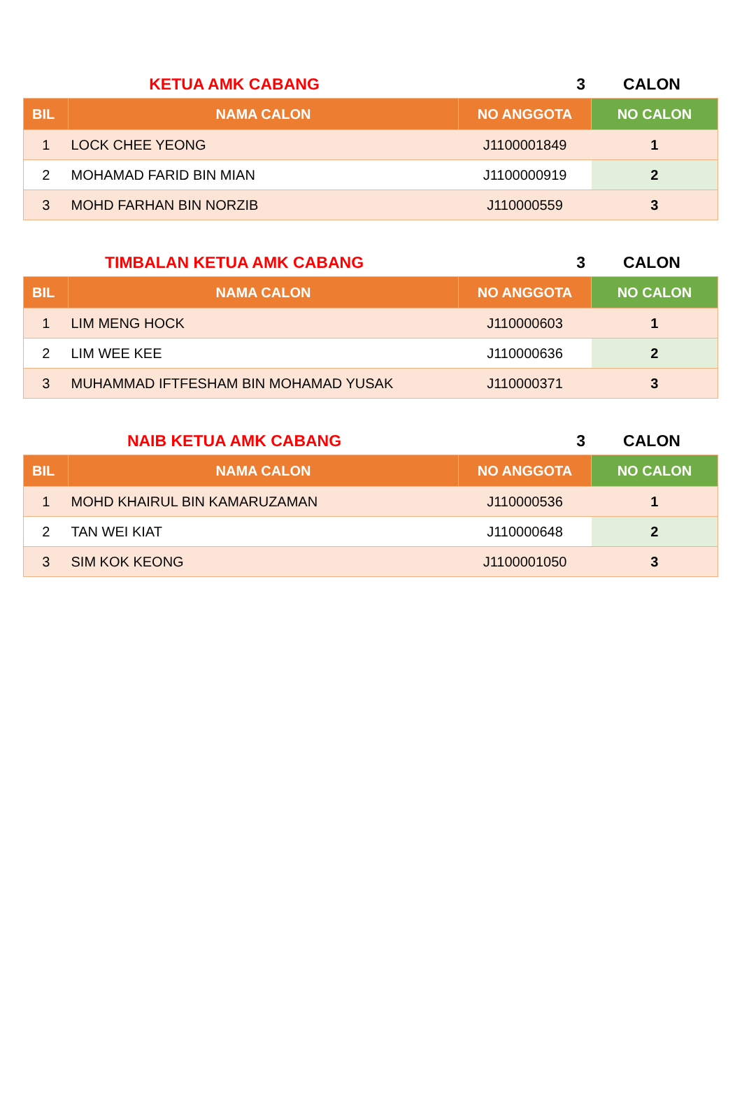KETUA AMK CABANG 3 CALON
| BIL | NAMA CALON | NO ANGGOTA | NO CALON |
| --- | --- | --- | --- |
| 1 | LOCK CHEE YEONG | J1100001849 | 1 |
| 2 | MOHAMAD FARID BIN MIAN | J1100000919 | 2 |
| 3 | MOHD FARHAN BIN NORZIB | J110000559 | 3 |
TIMBALAN KETUA AMK CABANG 3 CALON
| BIL | NAMA CALON | NO ANGGOTA | NO CALON |
| --- | --- | --- | --- |
| 1 | LIM MENG HOCK | J110000603 | 1 |
| 2 | LIM WEE KEE | J110000636 | 2 |
| 3 | MUHAMMAD IFTFESHAM BIN MOHAMAD YUSAK | J110000371 | 3 |
NAIB KETUA AMK CABANG 3 CALON
| BIL | NAMA CALON | NO ANGGOTA | NO CALON |
| --- | --- | --- | --- |
| 1 | MOHD KHAIRUL BIN KAMARUZAMAN | J110000536 | 1 |
| 2 | TAN WEI KIAT | J110000648 | 2 |
| 3 | SIM KOK KEONG | J1100001050 | 3 |